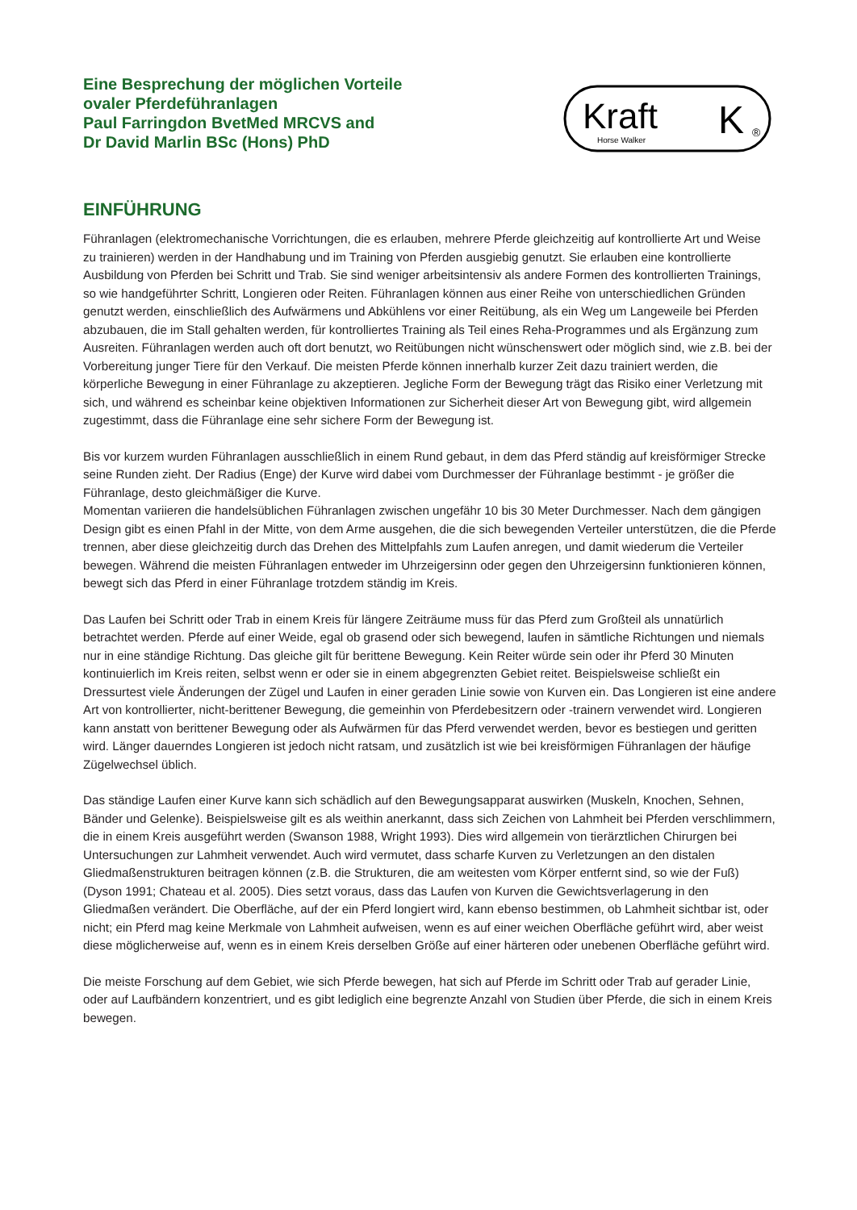Eine Besprechung der möglichen Vorteile
ovaler Pferdeführanlagen
Paul Farringdon BvetMed MRCVS and
Dr David Marlin BSc (Hons) PhD
Kraft
Horse Walker
K
®
EINFÜHRUNG
Führanlagen (elektromechanische Vorrichtungen, die es erlauben, mehrere Pferde gleichzeitig auf kontrollierte Art und Weise zu trainieren) werden in der Handhabung und im Training von Pferden ausgiebig genutzt. Sie erlauben eine kontrollierte Ausbildung von Pferden bei Schritt und Trab. Sie sind weniger arbeitsintensiv als andere Formen des kontrollierten Trainings, so wie handgeführter Schritt, Longieren oder Reiten. Führanlagen können aus einer Reihe von unterschiedlichen Gründen genutzt werden, einschließlich des Aufwärmens und Abkühlens vor einer Reitübung, als ein Weg um Langeweile bei Pferden abzubauen, die im Stall gehalten werden, für kontrolliertes Training als Teil eines Reha-Programmes und als Ergänzung zum Ausreiten. Führanlagen werden auch oft dort benutzt, wo Reitübungen nicht wünschenswert oder möglich sind, wie z.B. bei der Vorbereitung junger Tiere für den Verkauf. Die meisten Pferde können innerhalb kurzer Zeit dazu trainiert werden, die körperliche Bewegung in einer Führanlage zu akzeptieren. Jegliche Form der Bewegung trägt das Risiko einer Verletzung mit sich, und während es scheinbar keine objektiven Informationen zur Sicherheit dieser Art von Bewegung gibt, wird allgemein zugestimmt, dass die Führanlage eine sehr sichere Form der Bewegung ist.
Bis vor kurzem wurden Führanlagen ausschließlich in einem Rund gebaut, in dem das Pferd ständig auf kreisförmiger Strecke seine Runden zieht. Der Radius (Enge) der Kurve wird dabei vom Durchmesser der Führanlage bestimmt - je größer die Führanlage, desto gleichmäßiger die Kurve.
Momentan variieren die handelsüblichen Führanlagen zwischen ungefähr 10 bis 30 Meter Durchmesser. Nach dem gängigen Design gibt es einen Pfahl in der Mitte, von dem Arme ausgehen, die die sich bewegenden Verteiler unterstützen, die die Pferde trennen, aber diese gleichzeitig durch das Drehen des Mittelpfahls zum Laufen anregen, und damit wiederum die Verteiler bewegen. Während die meisten Führanlagen entweder im Uhrzeigersinn oder gegen den Uhrzeigersinn funktionieren können, bewegt sich das Pferd in einer Führanlage trotzdem ständig im Kreis.
Das Laufen bei Schritt oder Trab in einem Kreis für längere Zeiträume muss für das Pferd zum Großteil als unnatürlich betrachtet werden. Pferde auf einer Weide, egal ob grasend oder sich bewegend, laufen in sämtliche Richtungen und niemals nur in eine ständige Richtung. Das gleiche gilt für berittene Bewegung. Kein Reiter würde sein oder ihr Pferd 30 Minuten kontinuierlich im Kreis reiten, selbst wenn er oder sie in einem abgegrenzten Gebiet reitet. Beispielsweise schließt ein Dressurtest viele Änderungen der Zügel und Laufen in einer geraden Linie sowie von Kurven ein. Das Longieren ist eine andere Art von kontrollierter, nicht-berittener Bewegung, die gemeinhin von Pferdebesitzern oder -trainern verwendet wird. Longieren kann anstatt von berittener Bewegung oder als Aufwärmen für das Pferd verwendet werden, bevor es bestiegen und geritten wird. Länger dauerndes Longieren ist jedoch nicht ratsam, und zusätzlich ist wie bei kreisförmigen Führanlagen der häufige Zügelwechsel üblich.
Das ständige Laufen einer Kurve kann sich schädlich auf den Bewegungsapparat auswirken (Muskeln, Knochen, Sehnen, Bänder und Gelenke). Beispielsweise gilt es als weithin anerkannt, dass sich Zeichen von Lahmheit bei Pferden verschlimmern, die in einem Kreis ausgeführt werden (Swanson 1988, Wright 1993). Dies wird allgemein von tierärztlichen Chirurgen bei Untersuchungen zur Lahmheit verwendet. Auch wird vermutet, dass scharfe Kurven zu Verletzungen an den distalen Gliedmaßenstrukturen beitragen können (z.B. die Strukturen, die am weitesten vom Körper entfernt sind, so wie der Fuß) (Dyson 1991; Chateau et al. 2005). Dies setzt voraus, dass das Laufen von Kurven die Gewichtsverlagerung in den Gliedmaßen verändert. Die Oberfläche, auf der ein Pferd longiert wird, kann ebenso bestimmen, ob Lahmheit sichtbar ist, oder nicht; ein Pferd mag keine Merkmale von Lahmheit aufweisen, wenn es auf einer weichen Oberfläche geführt wird, aber weist diese möglicherweise auf, wenn es in einem Kreis derselben Größe auf einer härteren oder unebenen Oberfläche geführt wird.
Die meiste Forschung auf dem Gebiet, wie sich Pferde bewegen, hat sich auf Pferde im Schritt oder Trab auf gerader Linie, oder auf Laufbändern konzentriert, und es gibt lediglich eine begrenzte Anzahl von Studien über Pferde, die sich in einem Kreis bewegen.